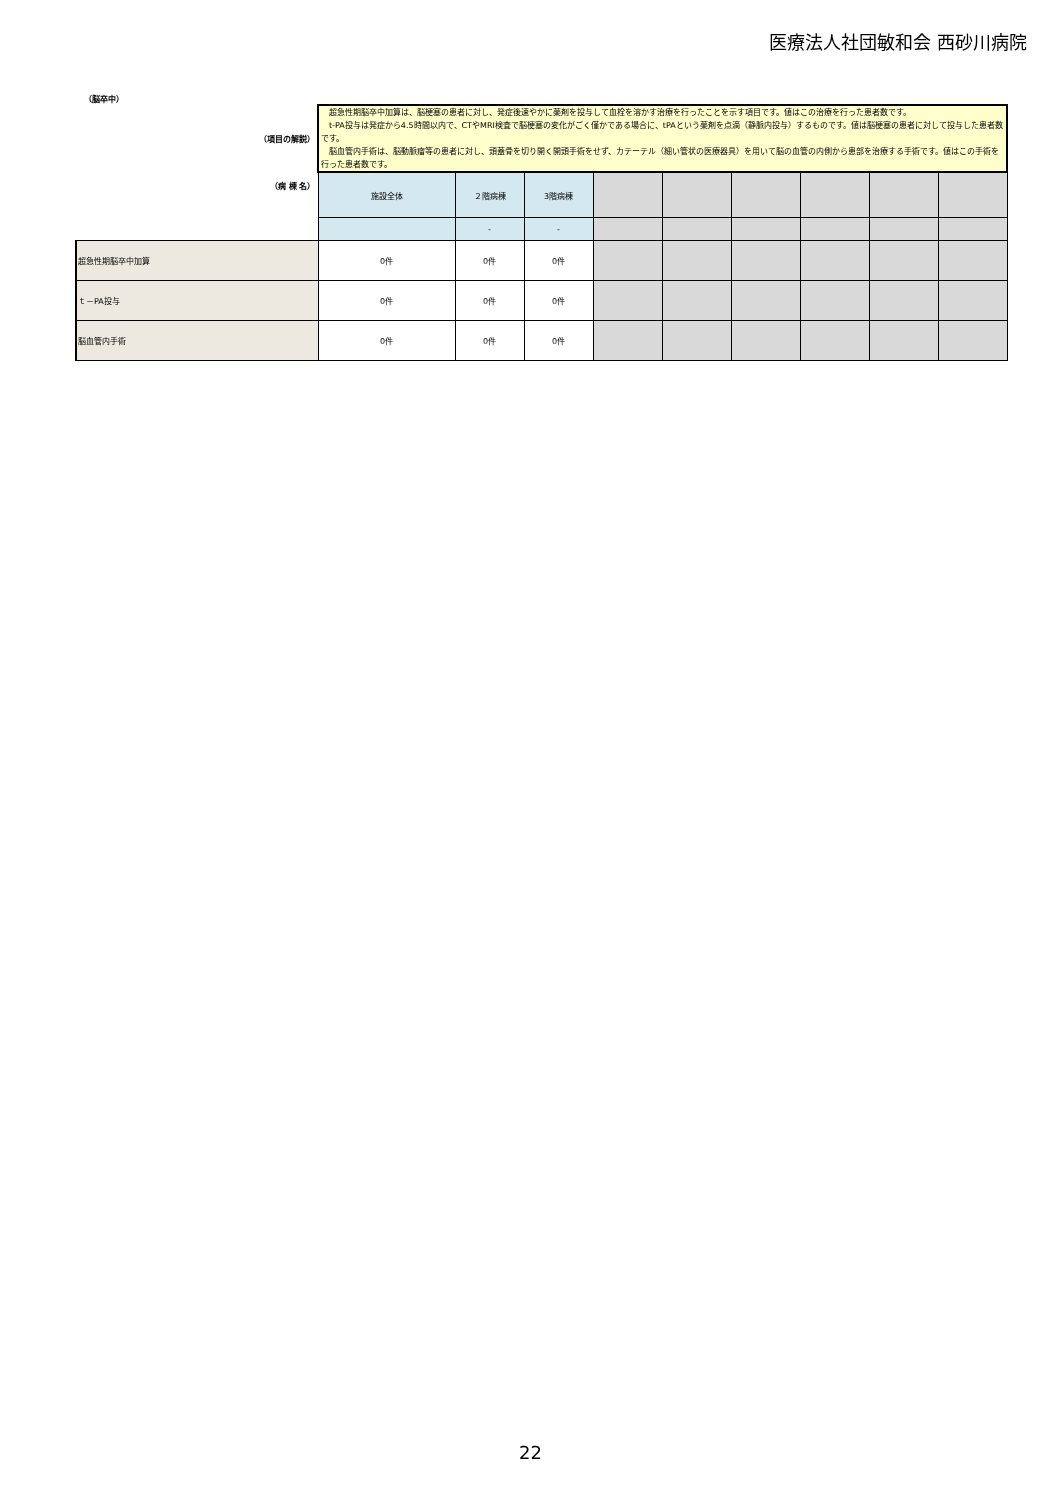医療法人社団敏和会 西砂川病院
（脳卒中）
| （項目の解説） | 超急性期脳卒中加算は、脳梗塞の患者に対し、発症後速やかに薬剤を投与して血栓を溶かす治療を行ったことを示す項目です。値はこの治療を行った患者数です。 t-PA投与は発症から4.5時間以内で、CTやMRI検査で脳梗塞の変化がごく僅かである場合に、tPAという薬剤を点滴（静脈内投与）するものです。値は脳梗塞の患者に対して投与した患者数です。 脳血管内手術は、脳動脈瘤等の患者に対し、頭蓋骨を切り開く開頭手術をせず、カテーテル（細い管状の医療器具）を用いて脳の血管の内側から患部を治療する手術です。値はこの手術を行った患者数です。 | | | | | | | | |
| （病 棟 名） | 施設全体 | ２階病棟 | 3階病棟 | | | | | | |
| | | - | - | | | | | | |
| 超急性期脳卒中加算 | 0件 | 0件 | 0件 | | | | | | |
| ｔ－PA投与 | 0件 | 0件 | 0件 | | | | | | |
| 脳血管内手術 | 0件 | 0件 | 0件 | | | | | | |
22